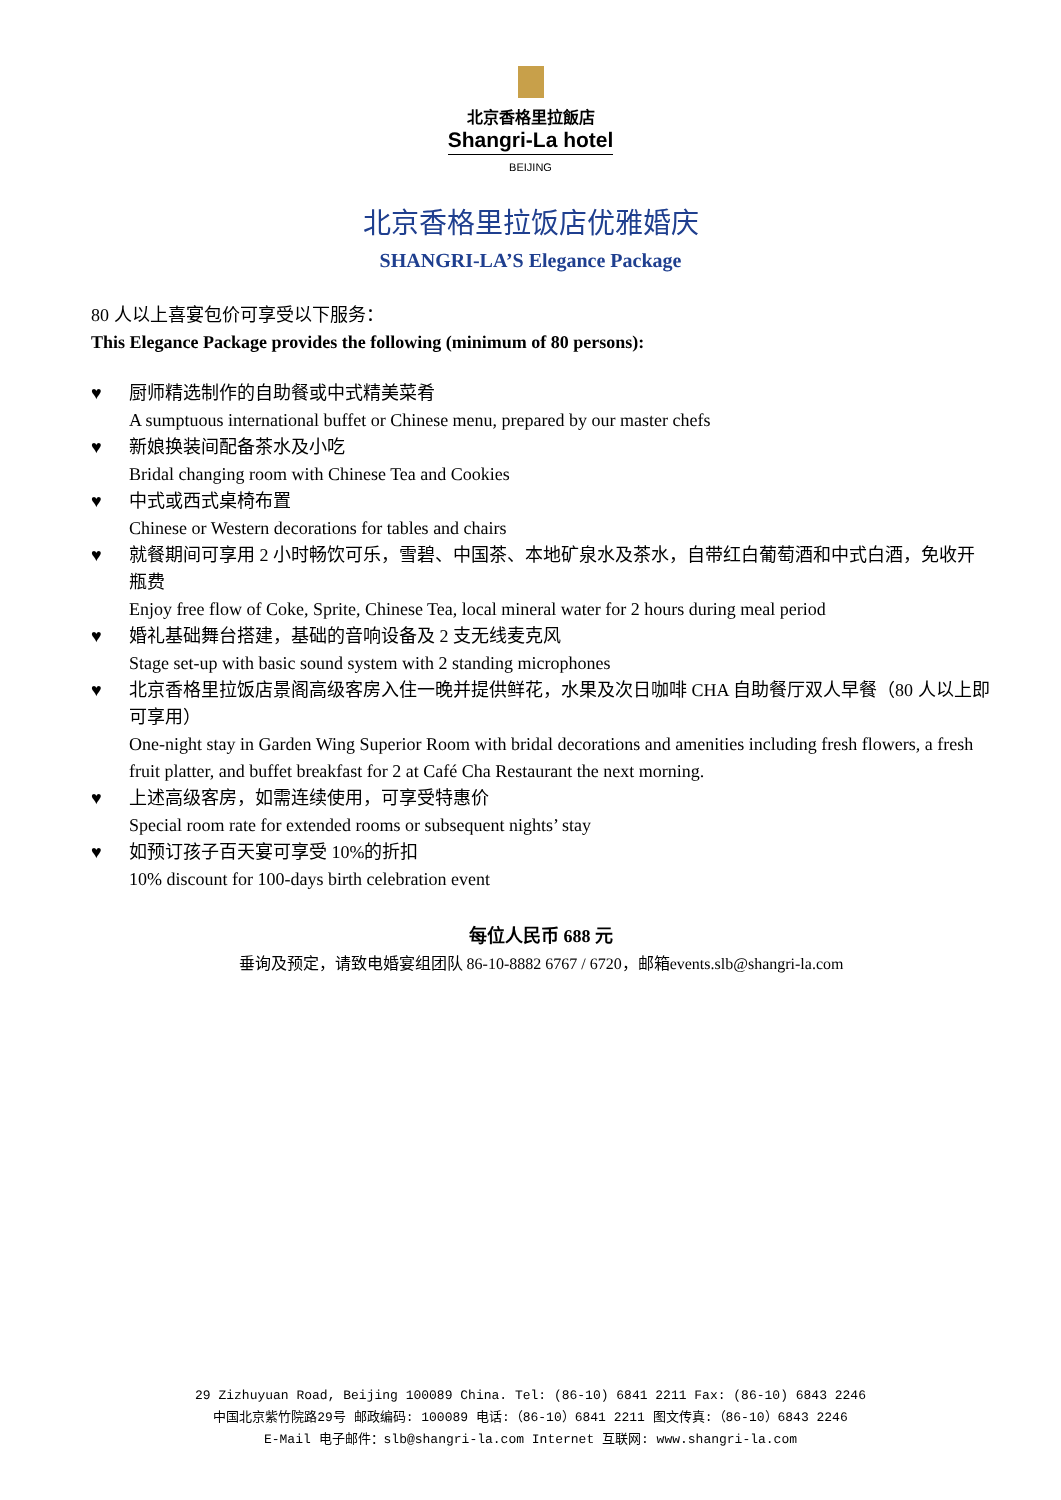北京香格里拉飯店
Shangri-La hotel
BEIJING
北京香格里拉饭店优雅婚庆
SHANGRI-LA’S Elegance Package
80 人以上喜宴包价可享受以下服务：
This Elegance Package provides the following (minimum of 80 persons):
♥ 厨师精选制作的自助餐或中式精美菜肴
A sumptuous international buffet or Chinese menu, prepared by our master chefs
♥ 新娘换装间配备茶水及小吃
Bridal changing room with Chinese Tea and Cookies
♥ 中式或西式桌椅布置
Chinese or Western decorations for tables and chairs
♥ 就餐期间可享用 2 小时畅饮可乐，雪碧、中国茶、本地矿泉水及茶水，自带红白葡萄酒和中式白酒，免收开瓶费
Enjoy free flow of Coke, Sprite, Chinese Tea, local mineral water for 2 hours during meal period
♥ 婚礼基础舞台搭建，基础的音响设备及 2 支无线麦克风
Stage set-up with basic sound system with 2 standing microphones
♥ 北京香格里拉饭店景阁高级客房入住一晚并提供鲜花，水果及次日咖啡 CHA 自助餐厅双人早餐（80 人以上即可享用）
One-night stay in Garden Wing Superior Room with bridal decorations and amenities including fresh flowers, a fresh fruit platter, and buffet breakfast for 2 at Café Cha Restaurant the next morning.
♥ 上述高级客房，如需连续使用，可享受特惠价
Special room rate for extended rooms or subsequent nights’ stay
♥ 如预订孩子百天宴可享受 10%的折扣
10% discount for 100-days birth celebration event
每位人民币 688 元
垂询及预定，请致电婚宴组团队 86-10-8882 6767 / 6720，邮箱events.slb@shangri-la.com
29 Zizhuyuan Road, Beijing 100089 China. Tel: (86-10) 6841 2211 Fax: (86-10) 6843 2246
中国北京紫竹院路29号 邮政编码: 100089 电话:（86-10）6841 2211 图文传真:（86-10）6843 2246
E-Mail 电子邮件：slb@shangri-la.com Internet 互联网: www.shangri-la.com